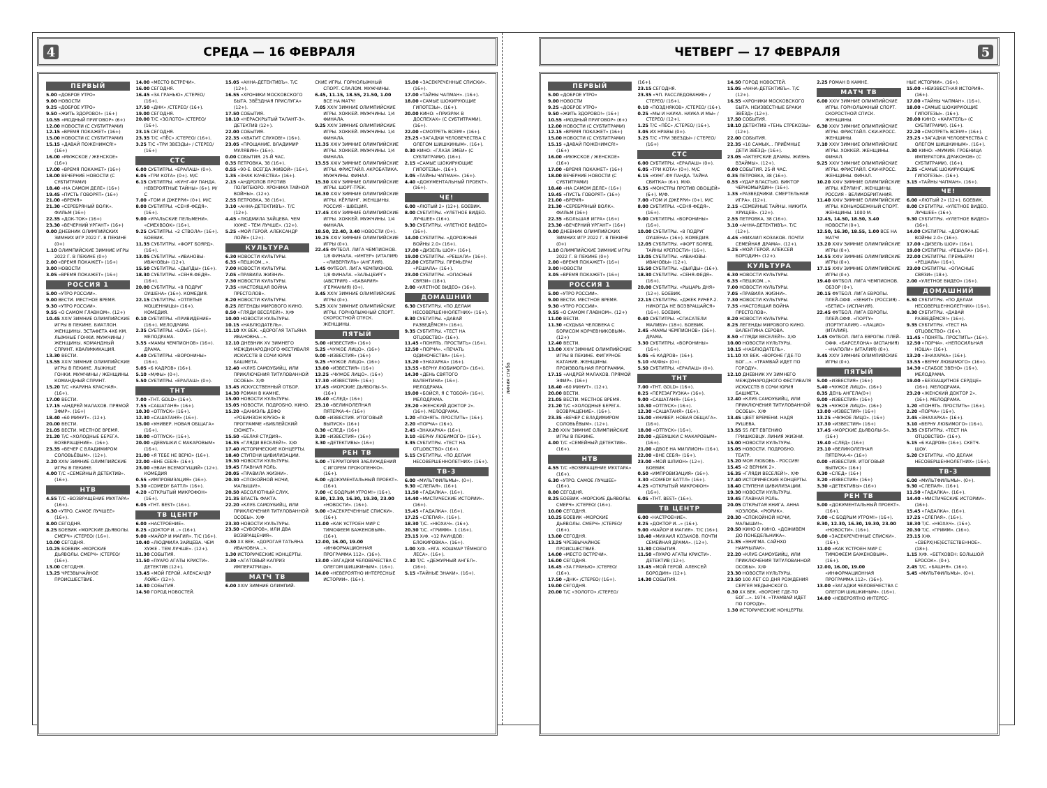4 СРЕДА — 16 ФЕВРАЛЯ
ПЕРВЫЙ
5.00 «ДОБРОЕ УТРО»
9.00 НОВОСТИ
9.25 «ДОБРОЕ УТРО»
9.50 «ЖИТЬ ЗДОРОВО!» (16+)
10.55 «МОДНЫЙ ПРИГОВОР» (6+)
12.00 НОВОСТИ (С СУБТИТРАМИ)
12.15 «ВРЕМЯ ПОКАЖЕТ» (16+)
15.00 НОВОСТИ (С СУБТИТРАМИ)
15.15 «ДАВАЙ ПОЖЕНИМСЯ!» (16+)
16.00 «МУЖСКОЕ / ЖЕНСКОЕ» (16+)
17.00 «ВРЕМЯ ПОКАЖЕТ» (16+)
18.00 ВЕЧЕРНИЕ НОВОСТИ (С СУБТИТРАМИ)
18.40 «НА САМОМ ДЕЛЕ» (16+)
19.45 «ПУСТЬ ГОВОРЯТ» (16+)
21.00 «ВРЕМЯ»
21.30 «СЕРЕБРЯНЫЙ ВОЛК». ФИЛЬМ (16+)
22.35 «ДОК-ТОК» (16+)
23.30 «ВЕЧЕРНИЙ УРГАНТ» (16+)
0.00 ДНЕВНИК ОЛИМПИЙСКИХ ЗИМНИХ ИГР 2022 Г. В ПЕКИНЕ (0+)
1.10 ОЛИМПИЙСКИЕ ЗИМНИЕ ИГРЫ 2022 Г. В ПЕКИНЕ (0+)
2.00 «ВРЕМЯ ПОКАЖЕТ» (16+)
3.00 НОВОСТИ
3.05 «ВРЕМЯ ПОКАЖЕТ» (16+)
РОССИЯ 1
5.00 «УТРО РОССИИ».
9.00 ВЕСТИ. МЕСТНОЕ ВРЕМЯ.
9.30 «УТРО РОССИИ».
9.55 «О САМОМ ГЛАВНОМ». (12+)
10.45 XXIV ЗИМНИЕ ОЛИМПИЙСКИЕ ИГРЫ В ПЕКИНЕ. БИАТЛОН. ЖЕНЩИНЫ. ЭСТАФЕТА 4Х6 КМ. ЛЫЖНЫЕ ГОНКИ. МУЖЧИНЫ / ЖЕНЩИНЫ. КОМАНДНЫЙ СПРИНТ. КВАЛИФИКАЦИЯ.
13.30 ВЕСТИ.
13.55 XXIV ЗИМНИЕ ОЛИМПИЙСКИЕ ИГРЫ В ПЕКИНЕ. ЛЫЖНЫЕ ГОНКИ. МУЖЧИНЫ / ЖЕНЩИНЫ. КОМАНДНЫЙ СПРИНТ.
15.20 Т/С «КАРИНА КРАСНАЯ». (16+).
17.00 ВЕСТИ.
17.15 «АНДРЕЙ МАЛАХОВ. ПРЯМОЙ ЭФИР». (16+)
18.40 «60 МИНУТ». (12+).
20.00 ВЕСТИ.
21.05 ВЕСТИ. МЕСТНОЕ ВРЕМЯ.
21.20 Т/С «ХОЛОДНЫЕ БЕРЕГА. ВОЗВРАЩЕНИЕ». (16+).
23.35 «ВЕЧЕР С ВЛАДИМИРОМ СОЛОВЬЁВЫМ». (12+).
2.20 XXIV ЗИМНИЕ ОЛИМПИЙСКИЕ ИГРЫ В ПЕКИНЕ.
4.00 Т/С «СЕМЕЙНЫЙ ДЕТЕКТИВ». (16+).
НТВ
4.55 Т/С «ВОЗВРАЩЕНИЕ МУХТАРА» (16+).
6.30 «УТРО. САМОЕ ЛУЧШЕЕ» (16+).
8.00 СЕГОДНЯ.
8.25 БОЕВИК «МОРСКИЕ ДЬЯВОЛЫ. СМЕРЧ» /СТЕРЕО/ (16+).
10.00 СЕГОДНЯ.
10.25 БОЕВИК «МОРСКИЕ ДЬЯВОЛЫ. СМЕРЧ» /СТЕРЕО/ (16+).
13.00 СЕГОДНЯ.
13.25 ЧРЕЗВЫЧАЙНОЕ ПРОИСШЕСТВИЕ.
14.00 «МЕСТО ВСТРЕЧИ».
16.00 СЕГОДНЯ.
16.45 «ЗА ГРАНЬЮ» /СТЕРЕО/ (16+).
17.50 «ДНК» /СТЕРЕО/ (16+).
19.00 СЕГОДНЯ.
20.00 Т/С «ЗОЛОТО» /СТЕРЕО/ (16+).
23.15 СЕГОДНЯ.
23.35 Т/С «ПЁС» /СТЕРЕО/ (16+).
3.25 Т/С «ТРИ ЗВЕЗДЫ» / СТЕРЕО/ (16+)
СТС
6.00 СУБТИТРЫ. «ЕРАЛАШ» (0+).
6.05 «ТРИ КОТА» (0+). М/С
6.15 СУБТИТРЫ. «КУНГ-ФУ ПАНДА. НЕВЕРОЯТНЫЕ ТАЙНЫ» (6+). М/С
7.00 «ТОМ И ДЖЕРРИ» (0+). М/С
8.00 СУБТИТРЫ. «СЕНЯ-ФЕДЯ». (16+).
9.00 «УРАЛЬСКИЕ ПЕЛЬМЕНИ». «СМЕХBOOK» (16+).
9.25 СУБТИТРЫ. «2 СТВОЛА» (16+). БОЕВИК.
11.35 СУБТИТРЫ. «ФОРТ БОЯРД». (16+).
13.05 СУБТИТРЫ. «ИВАНОВЫ-ИВАНОВЫ» (12+).
15.50 СУБТИТРЫ. «ДЫЛДЫ» (16+).
18.30 СУБТИТРЫ. «СЕНЯ-ФЕДЯ». (16+).
20.00 СУБТИТРЫ. «8 ПОДРУГ ОУШЕНА» (16+). КОМЕДИЯ.
22.15 СУБТИТРЫ. «ОТПЕТЫЕ МОШЕННИЦЫ» (16+). КОМЕДИЯ.
0.10 СУБТИТРЫ. «ПРИВИДЕНИЕ» (16+). МЕЛОДРАМА
2.35 СУБТИТРЫ. «LOVE» (16+). МЕЛОДРАМА.
3.55 «МАМЫ ЧЕМПИОНОВ» (16+). ДРАМА.
4.40 СУБТИТРЫ. «ВОРОНИНЫ» (16+).
5.05 «6 КАДРОВ» (16+).
5.10 «М/ФЫ» (0+).
5.50 СУБТИТРЫ. «ЕРАЛАШ» (0+).
ТНТ
7.00 «THT. GOLD» (16+).
7.55 «САШАТАНЯ» (16+).
10.30 «ОТПУСК» (16+).
12.30 «САШАТАНЯ» (16+).
15.00 «УНИВЕР. НОВАЯ ОБЩАГА» (16+).
18.00 «ОТПУСК» (16+).
20.00 «ДЕВУШКИ С МАКАРОВЫМ» (16+).
21.00 «Я ТЕБЕ НЕ ВЕРЮ» (16+).
22.00 «ВНЕ СЕБЯ» (16+).
23.00 «ЭВАН ВСЕМОГУЩИЙ» (12+). КОМЕДИЯ
0.55 «ИМПРОВИЗАЦИЯ» (16+).
3.30 «COMEDY БАТТЛ» (16+).
4.20 «ОТКРЫТЫЙ МИКРОФОН» (16+).
6.05 «THT. BEST» (16+).
ТВ ЦЕНТР
6.00 «НАСТРОЕНИЕ».
8.25 «ДОКТОР И...» (16+).
9.00 «МАЙОР И МАГИЯ». Т/С (16+).
10.40 «ЛЮДМИЛА ЗАЙЦЕВА. ЧЕМ ХУЖЕ - ТЕМ ЛУЧШЕ». (12+).
11.30 СОБЫТИЯ.
11.50 «ПУАРО АГАТЫ КРИСТИ». ДЕТЕКТИВ (12+).
13.45 «МОЙ ГЕРОЙ. АЛЕКСАНДР ЛОЙЕ» (12+).
14.30 СОБЫТИЯ.
14.50 ГОРОД НОВОСТЕЙ.
15.05 «АННА-ДЕТЕКТИВЪ». Т/С (12+).
16.55 «ХРОНИКИ МОСКОВСКОГО БЫТА. ЗВЁЗДНАЯ ПРИСЛУГА» (12+).
17.50 СОБЫТИЯ.
18.10 «НЕРАСКРЫТЫЙ ТАЛАНТ-3». ДЕТЕКТИВ (12+).
22.00 СОБЫТИЯ.
22.35 «ХВАТИТ СЛУХОВ!» (16+).
23.05 «ПРОЩАНИЕ. ВЛАДИМИР МУЛЯВИН» (16+).
0.00 СОБЫТИЯ. 25-Й ЧАС.
0.35 ПЕТРОВКА, 38 (16+).
0.55 «90-Е. ВСЕГДА ЖИВОЙ» (16+).
1.35 «ЗНАК КАЧЕСТВА» (16+).
2.15 «АНДРОПОВ ПРОТИВ ПОЛИТБЮРО. ХРОНИКА ТАЙНОЙ ВОЙНЫ». (12+).
2.55 ПЕТРОВКА, 38 (16+).
3.10 «АННА-ДЕТЕКТИВЪ». Т/С (12+).
4.45 «ЛЮДМИЛА ЗАЙЦЕВА. ЧЕМ ХУЖЕ - ТЕМ ЛУЧШЕ». (12+).
5.25 «МОЙ ГЕРОЙ. АЛЕКСАНДР ЛОЙЕ» (12+).
КУЛЬТУРА
6.30 НОВОСТИ КУЛЬТУРЫ.
6.35 «ПЕШКОМ...».
7.00 НОВОСТИ КУЛЬТУРЫ.
7.05 «ПРАВИЛА ЖИЗНИ».
7.30 НОВОСТИ КУЛЬТУРЫ.
7.35 «НАСТОЯЩАЯ ВОЙНА ПРЕСТОЛОВ».
8.20 НОВОСТИ КУЛЬТУРЫ.
8.25 ЛЕГЕНДЫ МИРОВОГО КИНО.
8.50 «ГЛЯДИ ВЕСЕЛЕЙ!». Х/Ф
10.00 НОВОСТИ КУЛЬТУРЫ.
10.15 «НАБЛЮДАТЕЛЬ».
11.10 ХХ ВЕК. «ДОРОГАЯ ТАТЬЯНА ИВАНОВНА...».
12.10 ДНЕВНИК XV ЗИМНЕГО МЕЖДУНАРОДНОГО ФЕСТИВАЛЯ ИСКУССТВ В СОЧИ ЮРИЯ БАШМЕТА.
12.40 «КЛУБ САМОУБИЙЦ, ИЛИ ПРИКЛЮЧЕНИЯ ТИТУЛОВАННОЙ ОСОБЫ». Х/Ф
13.45 ИСКУССТВЕННЫЙ ОТБОР.
14.30 РОМАН В КАМНЕ.
15.00 НОВОСТИ КУЛЬТУРЫ.
15.05 НОВОСТИ. ПОДРОБНО. КИНО.
15.20 «ДАНИЭЛЬ ДЕФО «РОБИНЗОН КРУЗО» В ПРОГРАММЕ «БИБЛЕЙСКИЙ СЮЖЕТ».
15.50 «БЕЛАЯ СТУДИЯ».
16.35 «ГЛЯДИ ВЕСЕЛЕЙ!». Х/Ф
17.40 ИСТОРИЧЕСКИЕ КОНЦЕРТЫ.
18.40 СТУПЕНИ ЦИВИЛИЗАЦИИ.
19.30 НОВОСТИ КУЛЬТУРЫ.
19.45 ГЛАВНАЯ РОЛЬ.
20.05 «ПРАВИЛА ЖИЗНИ».
20.30 «СПОКОЙНОЙ НОЧИ, МАЛЫШИ!».
20.50 АБСОЛЮТНЫЙ СЛУХ.
21.35 ВЛАСТЬ ФАКТА.
22.20 «КЛУБ САМОУБИЙЦ, ИЛИ ПРИКЛЮЧЕНИЯ ТИТУЛОВАННОЙ ОСОБЫ». Х/Ф
23.30 НОВОСТИ КУЛЬТУРЫ.
23.50 «СУВОРОВ», ИЛИ ДВА ВОЗВРАЩЕНИЯ».
0.30 ХХ ВЕК. «ДОРОГАЯ ТАТЬЯНА ИВАНОВНА...».
1.30 ИСТОРИЧЕСКИЕ КОНЦЕРТЫ.
2.30 «АГАТОВЫЙ КАПРИЗ ИМПЕРАТРИЦЫ».
МАТЧ ТВ
6.00 XXIV ЗИМНИЕ ОЛИМПИЙ-
СКИЕ ИГРЫ. ГОРНОЛЫЖНЫЙ СПОРТ. СЛАЛОМ. МУЖЧИНЫ.
6.45, 11.15, 18.55, 21.50, 1.00 ВСЕ НА МАТЧ!
7.05 XXIV ЗИМНИЕ ОЛИМПИЙСКИЕ ИГРЫ. ХОККЕЙ. МУЖЧИНЫ. 1/4 ФИНАЛА.
9.25 XXIV ЗИМНИЕ ОЛИМПИЙСКИЕ ИГРЫ. ХОККЕЙ. МУЖЧИНЫ. 1/4 ФИНАЛА.
11.35 XXIV ЗИМНИЕ ОЛИМПИЙСКИЕ ИГРЫ. ХОККЕЙ. МУЖЧИНЫ. 1/4 ФИНАЛА.
13.55 XXIV ЗИМНИЕ ОЛИМПИЙСКИЕ ИГРЫ. ФРИСТАЙЛ. АКРОБАТИКА. МУЖЧИНЫ. ФИНАЛ.
15.30 XXIV ЗИМНИЕ ОЛИМПИЙСКИЕ ИГРЫ. ШОРТ-ТРЕК.
16.30 XXIV ЗИМНИЕ ОЛИМПИЙСКИЕ ИГРЫ. КЁРЛИНГ. ЖЕНЩИНЫ. РОССИЯ - ШВЕЦИЯ.
17.45 XXIV ЗИМНИЕ ОЛИМПИЙСКИЕ ИГРЫ. ХОККЕЙ. МУЖЧИНЫ. 1/4 ФИНАЛА.
18.50, 22.40, 3.40 НОВОСТИ (0+).
19.25 XXIV ЗИМНИЕ ОЛИМПИЙСКИЕ ИГРЫ (0+).
22.45 ФУТБОЛ. ЛИГА ЧЕМПИОНОВ. 1/8 ФИНАЛА. «ИНТЕР» (ИТАЛИЯ) - «ЛИВЕРПУЛЬ» (АНГЛИЯ).
1.45 ФУТБОЛ. ЛИГА ЧЕМПИОНОВ. 1/8 ФИНАЛА. «ЗАЛЬЦБУРГ» (АВСТРИЯ) - «БАВАРИЯ» (ГЕРМАНИЯ) (0+).
3.45 XXIV ЗИМНИЕ ОЛИМПИЙСКИЕ ИГРЫ (0+).
5.25 XXIV ЗИМНИЕ ОЛИМПИЙСКИЕ ИГРЫ. ГОРНОЛЫЖНЫЙ СПОРТ. СКОРОСТНОЙ СПУСК. ЖЕНЩИНЫ.
ПЯТЫЙ
5.00 «ИЗВЕСТИЯ» (16+)
5.25 «ЧУЖОЕ ЛИЦО». (16+)
9.00 «ИЗВЕСТИЯ» (16+)
9.25 «ЧУЖОЕ ЛИЦО». (16+)
13.00 «ИЗВЕСТИЯ» (16+)
13.25 «ЧУЖОЕ ЛИЦО». (16+)
17.30 «ИЗВЕСТИЯ» (16+)
17.45 «МОРСКИЕ ДЬЯВОЛЫ-5». (16+)
19.40 «СЛЕД» (16+)
23.10 «ВЕЛИКОЛЕПНАЯ ПЯТЕРКА-4» (16+)
0.00 «ИЗВЕСТИЯ. ИТОГОВЫЙ ВЫПУСК» (16+)
0.30 «СЛЕД» (16+)
3.20 «ИЗВЕСТИЯ» (16+)
3.30 «ДЕТЕКТИВЫ» (16+)
РЕН ТВ
5.00 «ТЕРРИТОРИЯ ЗАБЛУЖДЕНИЙ С ИГОРЕМ ПРОКОПЕНКО». (16+).
6.00 «ДОКУМЕНТАЛЬНЫЙ ПРОЕКТ». (16+).
7.00 «С БОДРЫМ УТРОМ!» (16+).
8.30, 12.30, 16.30, 19.30, 23.00 «НОВОСТИ». (16+).
9.00 «ЗАСЕКРЕЧЕННЫЕ СПИСКИ». (16+).
11.00 «КАК УСТРОЕН МИР С ТИМОФЕЕМ БАЖЕНОВЫМ». (16+).
12.00, 16.00, 19.00 «ИНФОРМАЦИОННАЯ ПРОГРАММА 112». (16+).
13.00 «ЗАГАДКИ ЧЕЛОВЕЧЕСТВА С ОЛЕГОМ ШИШКИНЫМ». (16+).
14.00 «НЕВЕРОЯТНО ИНТЕРЕСНЫЕ ИСТОРИИ». (16+).
15.00 «ЗАСЕКРЕЧЕННЫЕ СПИСКИ». (16+).
17.00 «ТАЙНЫ ЧАПМАН». (16+).
18.00 «САМЫЕ ШОКИРУЮЩИЕ ГИПОТЕЗЫ». (16+).
20.00 КИНО: «ПРИЗРАК В ДОСПЕХАХ» (С СУБТИТРАМИ). (16+).
22.00 «СМОТРЕТЬ ВСЕМ!» (16+).
23.25 «ЗАГАДКИ ЧЕЛОВЕЧЕСТВА С ОЛЕГОМ ШИШКИНЫМ». (16+).
0.30 КИНО: «ГЛАЗА ЗМЕИ» (С СУБТИТРАМИ). (16+).
2.15 «САМЫЕ ШОКИРУЮЩИЕ ГИПОТЕЗЫ». (16+).
3.05 «ТАЙНЫ ЧАПМАН». (16+).
4.40 «ДОКУМЕНТАЛЬНЫЙ ПРОЕКТ». (16+).
ЧЕ!
6.00 «ЛЮТЫЙ 2» (12+). БОЕВИК.
8.00 СУБТИТРЫ. «УЛЕТНОЕ ВИДЕО. ЛУЧШЕЕ» (16+).
9.30 СУБТИТРЫ. «УЛЕТНОЕ ВИДЕО» (16+).
14.00 СУБТИТРЫ. «ДОРОЖНЫЕ ВОЙНЫ 2.0» (16+).
17.00 «ДИЗЕЛЬ ШОУ» (16+).
19.00 СУБТИТРЫ. «РЕШАЛА» (16+).
22.00 СУБТИТРЫ. ПРЕМЬЕРА! «РЕШАЛА» (16+).
23.00 СУБТИТРЫ. «ОПАСНЫЕ СВЯЗИ» (18+).
2.00 «УЛЕТНОЕ ВИДЕО» (16+).
ДОМАШНИЙ
6.30 СУБТИТРЫ. «ПО ДЕЛАМ НЕСОВЕРШЕННОЛЕТНИХ» (16+).
8.30 СУБТИТРЫ. «ДАВАЙ РАЗВЕДЁМСЯ!» (16+).
9.35 СУБТИТРЫ. «ТЕСТ НА ОТЦОВСТВО» (16+).
11.45 «ПОНЯТЬ. ПРОСТИТЬ» (16+).
12.50 «ПОРЧА». «ПЕЧАТЬ ОДИНОЧЕСТВА» (16+).
13.20 «ЗНАХАРКА» (16+).
13.55 «ВЕРНУ ЛЮБИМОГО» (16+).
14.30 «ДЕНЬ СВЯТОГО ВАЛЕНТИНА» (16+). МЕЛОДРАМА.
19.00 «БОЙСЯ, Я С ТОБОЙ» (16+). МЕЛОДРАМА.
23.20 «ЖЕНСКИЙ ДОКТОР 2». (16+). МЕЛОДРАМА.
1.20 «ПОНЯТЬ. ПРОСТИТЬ» (16+).
2.20 «ПОРЧА» (16+).
2.45 «ЗНАХАРКА» (16+).
3.10 «ВЕРНУ ЛЮБИМОГО» (16+).
3.35 СУБТИТРЫ. «ТЕСТ НА ОТЦОВСТВО» (16+).
5.15 СУБТИТРЫ. «ПО ДЕЛАМ НЕСОВЕРШЕННОЛЕТНИХ» (16+).
ТВ-3
6.00 «МУЛЬТФИЛЬМЫ». (0+).
9.30 «СЛЕПАЯ». (16+).
11.50 «ГАДАЛКА». (16+).
14.40 «МИСТИЧЕСКИЕ ИСТОРИИ». (16+).
15.45 «ГАДАЛКА». (16+).
17.25 «СЛЕПАЯ». (16+).
18.30 Т/С. «НЮХАЧ». (16+).
20.30 Т/С. «ГРИММ». 1 (16+).
23.15 Х/Ф. «12 РАУНДОВ: БЛОКИРОВКА». (16+).
1.00 Х/Ф. «ЯГА. КОШМАР ТЁМНОГО ЛЕСА». (16+).
2.30 Т/С. «ДЕЖУРНЫЙ АНГЕЛ». (16+).
5.15 «ТАЙНЫЕ ЗНАКИ». (16+).
линия сгиба
ЧЕТВЕРГ — 17 ФЕВРАЛЯ 5
ПЕРВЫЙ
5.00 «ДОБРОЕ УТРО»
9.00 НОВОСТИ
9.25 «ДОБРОЕ УТРО»
9.50 «ЖИТЬ ЗДОРОВО!» (16+)
10.55 «МОДНЫЙ ПРИГОВОР» (6+)
12.00 НОВОСТИ (С СУБТИТРАМИ)
12.15 «ВРЕМЯ ПОКАЖЕТ» (16+)
15.00 НОВОСТИ (С СУБТИТРАМИ)
15.15 «ДАВАЙ ПОЖЕНИМСЯ!» (16+)
16.00 «МУЖСКОЕ / ЖЕНСКОЕ» (16+)
17.00 «ВРЕМЯ ПОКАЖЕТ» (16+)
18.00 ВЕЧЕРНИЕ НОВОСТИ (С СУБТИТРАМИ)
18.40 «НА САМОМ ДЕЛЕ» (16+)
19.45 «ПУСТЬ ГОВОРЯТ» (16+)
21.00 «ВРЕМЯ»
21.30 «СЕРЕБРЯНЫЙ ВОЛК». ФИЛЬМ (16+)
22.35 «БОЛЬШАЯ ИГРА» (16+)
23.30 «ВЕЧЕРНИЙ УРГАНТ» (16+)
0.00 ДНЕВНИК ОЛИМПИЙСКИХ ЗИМНИХ ИГР 2022 Г. В ПЕКИНЕ (0+)
1.10 ОЛИМПИЙСКИЕ ЗИМНИЕ ИГРЫ 2022 Г. В ПЕКИНЕ (0+)
2.00 «ВРЕМЯ ПОКАЖЕТ» (16+)
3.00 НОВОСТИ
3.05 «ВРЕМЯ ПОКАЖЕТ» (16+)
РОССИЯ 1
5.00 «УТРО РОССИИ».
9.00 ВЕСТИ. МЕСТНОЕ ВРЕМЯ.
9.30 «УТРО РОССИИ».
9.55 «О САМОМ ГЛАВНОМ». (12+)
11.00 ВЕСТИ.
11.30 «СУДЬБА ЧЕЛОВЕКА С БОРИСОМ КОРЧЕВНИКОВЫМ». (12+)
12.40 ВЕСТИ.
13.00 XXIV ЗИМНИЕ ОЛИМПИЙСКИЕ ИГРЫ В ПЕКИНЕ. ФИГУРНОЕ КАТАНИЕ. ЖЕНЩИНЫ. ПРОИЗВОЛЬНАЯ ПРОГРАММА.
17.15 «АНДРЕЙ МАЛАХОВ. ПРЯМОЙ ЭФИР». (16+)
18.40 «60 МИНУТ». (12+).
20.00 ВЕСТИ.
21.05 ВЕСТИ. МЕСТНОЕ ВРЕМЯ.
21.20 Т/С «ХОЛОДНЫЕ БЕРЕГА. ВОЗВРАЩЕНИЕ». (16+).
23.35 «ВЕЧЕР С ВЛАДИМИРОМ СОЛОВЬЁВЫМ». (12+).
2.20 XXIV ЗИМНИЕ ОЛИМПИЙСКИЕ ИГРЫ В ПЕКИНЕ.
4.00 Т/С «СЕМЕЙНЫЙ ДЕТЕКТИВ». (16+).
НТВ
4.55 Т/С «ВОЗВРАЩЕНИЕ МУХТАРА» (16+).
6.30 «УТРО. САМОЕ ЛУЧШЕЕ» (16+).
8.00 СЕГОДНЯ.
8.25 БОЕВИК «МОРСКИЕ ДЬЯВОЛЫ. СМЕРЧ» /СТЕРЕО/ (16+).
10.00 СЕГОДНЯ.
10.25 БОЕВИК «МОРСКИЕ ДЬЯВОЛЫ. СМЕРЧ» /СТЕРЕО/ (16+).
13.00 СЕГОДНЯ.
13.25 ЧРЕЗВЫЧАЙНОЕ ПРОИСШЕСТВИЕ.
14.00 «МЕСТО ВСТРЕЧИ».
16.00 СЕГОДНЯ.
16.45 «ЗА ГРАНЬЮ» /СТЕРЕО/ (16+).
17.50 «ДНК» /СТЕРЕО/ (16+).
19.00 СЕГОДНЯ.
20.00 Т/С «ЗОЛОТО» /СТЕРЕО/
(16+).
23.15 СЕГОДНЯ.
23.35 «ЧП. РАССЛЕДОВАНИЕ» / СТЕРЕО/ (16+).
0.10 «ПОЗДНЯКОВ» /СТЕРЕО/ (16+).
0.25 «МЫ И НАУКА. НАУКА И МЫ» /СТЕРЕО/ (12+).
1.25 Т/С «ПЁС» /СТЕРЕО/ (16+).
3.05 ИХ НРАВЫ (0+).
3.25 Т/С «ТРИ ЗВЕЗДЫ» / СТЕРЕО/ (16+)
СТС
6.00 СУБТИТРЫ. «ЕРАЛАШ» (0+).
6.05 «ТРИ КОТА» (0+). М/С
6.15 «КУНГ-ФУ ПАНДА. ТАЙНА СВИТКА» (6+). М/Ф.
6.35 «МОНСТРЫ ПРОТИВ ОВОЩЕЙ» (6+). М/Ф.
7.00 «ТОМ И ДЖЕРРИ» (0+). М/С
8.00 СУБТИТРЫ. «СЕНЯ-ФЕДЯ». (16+).
9.00 СУБТИТРЫ. «ВОРОНИНЫ» (16+).
10.00 СУБТИТРЫ. «8 ПОДРУГ ОУШЕНА» (16+). КОМЕДИЯ.
12.05 СУБТИТРЫ. «ФОРТ БОЯРД. ТАЙНЫ КРЕПОСТИ» (16+).
13.05 СУБТИТРЫ. «ИВАНОВЫ-ИВАНОВЫ» (12+).
15.50 СУБТИТРЫ. «ДЫЛДЫ» (16+).
18.30 СУБТИТРЫ. «СЕНЯ-ФЕДЯ». (16+).
20.00 СУБТИТРЫ. «РЫЦАРЬ ДНЯ» (12+). БОЕВИК.
22.15 СУБТИТРЫ. «ДЖЕК РИЧЕР-2. НИКОГДА НЕ ВОЗВРАЩАЙСЯ» (16+). БОЕВИК.
0.40 СУБТИТРЫ. «СПАСАТЕЛИ МАЛИБУ» (18+). БОЕВИК.
2.45 «МАМЫ ЧЕМПИОНОВ» (16+). ДРАМА.
3.30 СУБТИТРЫ. «ВОРОНИНЫ» (16+).
5.05 «6 КАДРОВ» (16+).
5.10 «М/ФЫ» (0+).
5.50 СУБТИТРЫ. «ЕРАЛАШ» (0+).
ТНТ
7.00 «THT. GOLD» (16+).
8.25 «ПЕРЕЗАГРУЗКА» (16+).
9.00 «САШАТАНЯ» (16+).
10.30 «ОТПУСК» (16+).
12.30 «САШАТАНЯ» (16+).
15.00 «УНИВЕР. НОВАЯ ОБЩАГА». (16+).
18.00 «ОТПУСК» (16+).
20.00 «ДЕВУШКИ С МАКАРОВЫМ» (16+).
21.00 «ДВОЕ НА МИЛЛИОН» (16+).
22.00 «ВНЕ СЕБЯ» (16+).
23.00 «МОЙ ШПИОН» (12+). БОЕВИК
0.50 «ИМПРОВИЗАЦИЯ» (16+).
3.30 «COMEDY БАТТЛ» (16+).
4.25 «ОТКРЫТЫЙ МИКРОФОН» (16+).
6.05 «THT. BEST» (16+).
ТВ ЦЕНТР
6.00 «НАСТРОЕНИЕ».
8.25 «ДОКТОР И...» (16+).
9.00 «МАЙОР И МАГИЯ». Т/С (16+).
10.40 «МИХАИЛ КОЗАКОВ. ПОЧТИ СЕМЕЙНАЯ ДРАМА». (12+).
11.30 СОБЫТИЯ.
11.50 «ПУАРО АГАТЫ КРИСТИ». ДЕТЕКТИВ (12+).
13.45 «МОЙ ГЕРОЙ. АЛЕКСЕЙ БОРОДИН» (12+).
14.30 СОБЫТИЯ.
14.50 ГОРОД НОВОСТЕЙ.
15.05 «АННА-ДЕТЕКТИВЪ». Т/С (12+).
16.55 «ХРОНИКИ МОСКОВСКОГО БЫТА. НЕИЗВЕСТНЫЕ БРАКИ ЗВЁЗД» (12+).
17.50 СОБЫТИЯ.
18.10 ДЕТЕКТИВ «ТЕНЬ СТРЕКОЗЫ» (12+).
22.00 СОБЫТИЯ.
22.35 «10 САМЫХ... ПРИЁМНЫЕ ДЕТИ ЗВЁЗД» (16+).
23.05 «АКТЕРСКИЕ ДРАМЫ. ЖИЗНЬ ВЗАЙМЫ». (12+).
0.00 СОБЫТИЯ. 25-Й ЧАС.
0.35 ПЕТРОВКА, 38 (16+).
0.55 «УДАР ВЛАСТЬЮ. ВИКТОР ЧЕРНОМЫРДИН» (16+).
1.35 «РАЗВЕДЧИКИ. СМЕРТЕЛЬНАЯ ИГРА». (12+).
2.15 «СЕМЕЙНЫЕ ТАЙНЫ. НИКИТА ХРУЩЕВ». (12+).
2.55 ПЕТРОВКА, 38 (16+).
3.10 «АННА-ДЕТЕКТИВЪ». Т/С (12+).
4.45 «МИХАИЛ КОЗАКОВ. ПОЧТИ СЕМЕЙНАЯ ДРАМА». (12+).
5.25 «МОЙ ГЕРОЙ. АЛЕКСЕЙ БОРОДИН» (12+).
КУЛЬТУРА
6.30 НОВОСТИ КУЛЬТУРЫ.
6.35 «ПЕШКОМ...».
7.00 НОВОСТИ КУЛЬТУРЫ.
7.05 «ПРАВИЛА ЖИЗНИ».
7.30 НОВОСТИ КУЛЬТУРЫ.
7.35 «НАСТОЯЩАЯ ВОЙНА ПРЕСТОЛОВ».
8.20 НОВОСТИ КУЛЬТУРЫ.
8.25 ЛЕГЕНДЫ МИРОВОГО КИНО. ВАЛЕНТИНА СЕРОВА.
8.50 «ГЛЯДИ ВЕСЕЛЕЙ!». Х/Ф
10.00 НОВОСТИ КУЛЬТУРЫ.
10.15 «НАБЛЮДАТЕЛЬ».
11.10 ХХ ВЕК. «ВОРОНЕ ГДЕ-ТО БОГ...». «ТРАМВАЙ ИДЕТ ПО ГОРОДУ».
12.10 ДНЕВНИК XV ЗИМНЕГО МЕЖДУНАРОДНОГО ФЕСТИВАЛЯ ИСКУССТВ В СОЧИ ЮРИЯ БАШМЕТА.
12.40 «КЛУБ САМОУБИЙЦ, ИЛИ ПРИКЛЮЧЕНИЯ ТИТУЛОВАННОЙ ОСОБЫ». Х/Ф
13.45 ЦВЕТ ВРЕМЕНИ. НАДЯ РУШЕВА.
13.55 55 ЛЕТ ЕВГЕНИЮ ГРИШКОВЦУ. ЛИНИЯ ЖИЗНИ.
15.00 НОВОСТИ КУЛЬТУРЫ.
15.05 НОВОСТИ. ПОДРОБНО. ТЕАТР.
15.20 МОЯ ЛЮБОВЬ - РОССИЯ!
15.45 «2 ВЕРНИК 2».
16.35 «ГЛЯДИ ВЕСЕЛЕЙ!». Х/Ф
17.40 ИСТОРИЧЕСКИЕ КОНЦЕРТЫ.
18.40 СТУПЕНИ ЦИВИЛИЗАЦИИ.
19.30 НОВОСТИ КУЛЬТУРЫ.
19.45 ГЛАВНАЯ РОЛЬ.
20.05 ОТКРЫТАЯ КНИГА. АННА КОЗЛОВА. «РЮРИК».
20.30 «СПОКОЙНОЙ НОЧИ, МАЛЫШИ!».
20.50 КИНО О КИНО. «ДОЖИВЕМ ДО ПОНЕДЕЛЬНИКА».
21.35 «ЭНИГМА. САЙНХО НАМЧЫЛАК».
22.20 «КЛУБ САМОУБИЙЦ, ИЛИ ПРИКЛЮЧЕНИЯ ТИТУЛОВАННОЙ ОСОБЫ». Х/Ф
23.30 НОВОСТИ КУЛЬТУРЫ.
23.50 100 ЛЕТ СО ДНЯ РОЖДЕНИЯ СЕРГЕЯ МЕДЫНСКОГО.
0.30 ХХ ВЕК. «ВОРОНЕ ГДЕ-ТО БОГ...». 1974. «ТРАМВАЙ ИДЕТ ПО ГОРОДУ».
1.30 ИСТОРИЧЕСКИЕ КОНЦЕРТЫ.
2.25 РОМАН В КАМНЕ.
МАТЧ ТВ
6.00 XXIV ЗИМНИЕ ОЛИМПИЙСКИЕ ИГРЫ. ГОРНОЛЫЖНЫЙ СПОРТ. СКОРОСТНОЙ СПУСК. ЖЕНЩИНЫ.
6.30 XXIV ЗИМНИЕ ОЛИМПИЙСКИЕ ИГРЫ. ФРИСТАЙЛ. СКИ-КРОСС. ЖЕНЩИНЫ.
7.10 XXIV ЗИМНИЕ ОЛИМПИЙСКИЕ ИГРЫ. ХОККЕЙ. ЖЕНЩИНЫ. ФИНАЛ.
9.25 XXIV ЗИМНИЕ ОЛИМПИЙСКИЕ ИГРЫ. ФРИСТАЙЛ. СКИ-КРОСС. ЖЕНЩИНЫ. ФИНАЛ.
10.20 XXIV ЗИМНИЕ ОЛИМПИЙСКИЕ ИГРЫ. КЁРЛИНГ. ЖЕНЩИНЫ. РОССИЯ - ВЕЛИКОБРИТАНИЯ.
11.40 XXIV ЗИМНИЕ ОЛИМПИЙСКИЕ ИГРЫ. КОНЬКОБЕЖНЫЙ СПОРТ. ЖЕНЩИНЫ. 1000 М.
12.45, 14.50, 18.50, 3.40 НОВОСТИ (0+).
12.50, 16.30, 18.55, 1.00 ВСЕ НА МАТЧ!
13.20 XXIV ЗИМНИЕ ОЛИМПИЙСКИЕ ИГРЫ (0+).
14.55 XXIV ЗИМНИЕ ОЛИМПИЙСКИЕ ИГРЫ (0+).
17.15 XXIV ЗИМНИЕ ОЛИМПИЙСКИЕ ИГРЫ (0+).
19.40 ФУТБОЛ. ЛИГА ЧЕМПИОНОВ. ОБЗОР (0+).
20.15 ФУТБОЛ. ЛИГА ЕВРОПЫ. ПЛЕЙ-ОФФ. «ЗЕНИТ» (РОССИЯ) - «БЕТИС» (ИСПАНИЯ).
22.45 ФУТБОЛ. ЛИГА ЕВРОПЫ. ПЛЕЙ-ОФФ. «ПОРТУ» (ПОРТУГАЛИЯ) - «ЛАЦИО» (ИТАЛИЯ).
1.45 ФУТБОЛ. ЛИГА ЕВРОПЫ. ПЛЕЙ-ОФФ. «БАРСЕЛОНА» (ИСПАНИЯ) - «НАПОЛИ» (ИТАЛИЯ) (0+).
3.45 XXIV ЗИМНИЕ ОЛИМПИЙСКИЕ ИГРЫ (0+).
ПЯТЫЙ
5.00 «ИЗВЕСТИЯ» (16+)
5.40 «ЧУЖОЕ ЛИЦО». (16+)
8.35 ДЕНЬ АНГЕЛА(0+)
9.00 «ИЗВЕСТИЯ» (16+)
9.25 «ЧУЖОЕ ЛИЦО». (16+)
13.00 «ИЗВЕСТИЯ» (16+)
13.25 «ЧУЖОЕ ЛИЦО». (16+)
17.30 «ИЗВЕСТИЯ» (16+)
17.45 «МОРСКИЕ ДЬЯВОЛЫ-5». (16+)
19.40 «СЛЕД» (16+)
23.10 «ВЕЛИКОЛЕПНАЯ ПЯТЕРКА-4» (16+)
0.00 «ИЗВЕСТИЯ. ИТОГОВЫЙ ВЫПУСК» (16+)
0.30 «СЛЕД» (16+)
3.20 «ИЗВЕСТИЯ» (16+)
3.30 «ДЕТЕКТИВЫ» (16+)
РЕН ТВ
5.00 «ДОКУМЕНТАЛЬНЫЙ ПРОЕКТ». (16+).
7.00 «С БОДРЫМ УТРОМ!» (16+).
8.30, 12.30, 16.30, 19.30, 23.00 «НОВОСТИ». (16+).
9.00 «ЗАСЕКРЕЧЕННЫЕ СПИСКИ». (16+).
11.00 «КАК УСТРОЕН МИР С ТИМОФЕЕМ БАЖЕНОВЫМ». (16+).
12.00, 16.00, 19.00 «ИНФОРМАЦИОННАЯ ПРОГРАММА 112». (16+).
13.00 «ЗАГАДКИ ЧЕЛОВЕЧЕСТВА С ОЛЕГОМ ШИШКИНЫМ». (16+).
14.00 «НЕВЕРОЯТНО ИНТЕРЕС-
НЫЕ ИСТОРИИ». (16+).
15.00 «НЕИЗВЕСТНАЯ ИСТОРИЯ». (16+).
17.00 «ТАЙНЫ ЧАПМАН». (16+).
18.00 «САМЫЕ ШОКИРУЮЩИЕ ГИПОТЕЗЫ». (16+).
20.00 КИНО: «КАРАТЕЛЬ» (С СУБТИТРАМИ). (16+).
22.20 «СМОТРЕТЬ ВСЕМ!» (16+).
23.25 «ЗАГАДКИ ЧЕЛОВЕЧЕСТВА С ОЛЕГОМ ШИШКИНЫМ». (16+).
0.30 КИНО: «МУМИЯ: ГРОБНИЦА ИМПЕРАТОРА ДРАКОНОВ» (С СУБТИТРАМИ). (16+).
2.25 «САМЫЕ ШОКИРУЮЩИЕ ГИПОТЕЗЫ». (16+).
3.15 «ТАЙНЫ ЧАПМАН». (16+).
ЧЕ!
6.00 «ЛЮТЫЙ 2» (12+). БОЕВИК.
8.00 СУБТИТРЫ. «УЛЕТНОЕ ВИДЕО. ЛУЧШЕЕ» (16+).
9.30 СУБТИТРЫ. «УЛЕТНОЕ ВИДЕО» (16+).
14.00 СУБТИТРЫ. «ДОРОЖНЫЕ ВОЙНЫ 2.0» (16+).
17.00 «ДИЗЕЛЬ ШОУ» (16+).
19.00 СУБТИТРЫ. «РЕШАЛА» (16+).
22.00 СУБТИТРЫ. ПРЕМЬЕРА! «РЕШАЛА» (16+).
23.00 СУБТИТРЫ. «ОПАСНЫЕ СВЯЗИ» (18+).
2.00 «УЛЕТНОЕ ВИДЕО» (16+).
ДОМАШНИЙ
6.30 СУБТИТРЫ. «ПО ДЕЛАМ НЕСОВЕРШЕННОЛЕТНИХ» (16+).
8.30 СУБТИТРЫ. «ДАВАЙ РАЗВЕДЁМСЯ!» (16+).
9.35 СУБТИТРЫ. «ТЕСТ НА ОТЦОВСТВО» (16+).
11.45 «ПОНЯТЬ. ПРОСТИТЬ» (16+).
12.50 «ПОРЧА». «НЕПОСИЛЬНАЯ НОША» (16+).
13.20 «ЗНАХАРКА» (16+).
13.55 «ВЕРНУ ЛЮБИМОГО» (16+).
14.30 «СЛАБОЕ ЗВЕНО» (16+). МЕЛОДРАМА.
19.00 «БЕЗЗАЩИТНОЕ СЕРДЦЕ» (16+). МЕЛОДРАМА.
23.20 «ЖЕНСКИЙ ДОКТОР 2». (16+). МЕЛОДРАМА.
1.20 «ПОНЯТЬ. ПРОСТИТЬ» (16+).
2.20 «ПОРЧА» (16+).
2.45 «ЗНАХАРКА» (16+).
3.10 «ВЕРНУ ЛЮБИМОГО» (16+).
3.35 СУБТИТРЫ. «ТЕСТ НА ОТЦОВСТВО» (16+).
5.15 «6 КАДРОВ» (16+). СКЕТЧ-ШОУ.
5.20 СУБТИТРЫ. «ПО ДЕЛАМ НЕСОВЕРШЕННОЛЕТНИХ» (16+).
ТВ-3
6.00 «МУЛЬТФИЛЬМЫ». (0+).
9.30 «СЛЕПАЯ». (16+).
11.50 «ГАДАЛКА». (16+).
14.40 «МИСТИЧЕСКИЕ ИСТОРИИ». (16+).
15.45 «ГАДАЛКА». (16+).
17.25 «СЛЕПАЯ». (16+).
18.30 Т/С. «НЮХАЧ». (16+).
20.30 Т/С. «ГРИММ». (16+).
23.15 Х/Ф. «СВЕРХ(НЕ)ЕСТЕСТВЕННОЕ». (18+).
1.15 Х/Ф. «БЕТХОВЕН: БОЛЬШОЙ БРОСОК». (0+).
2.45 Т/С. «БАШНЯ». (16+).
5.45 «МУЛЬТФИЛЬМЫ». (0+).